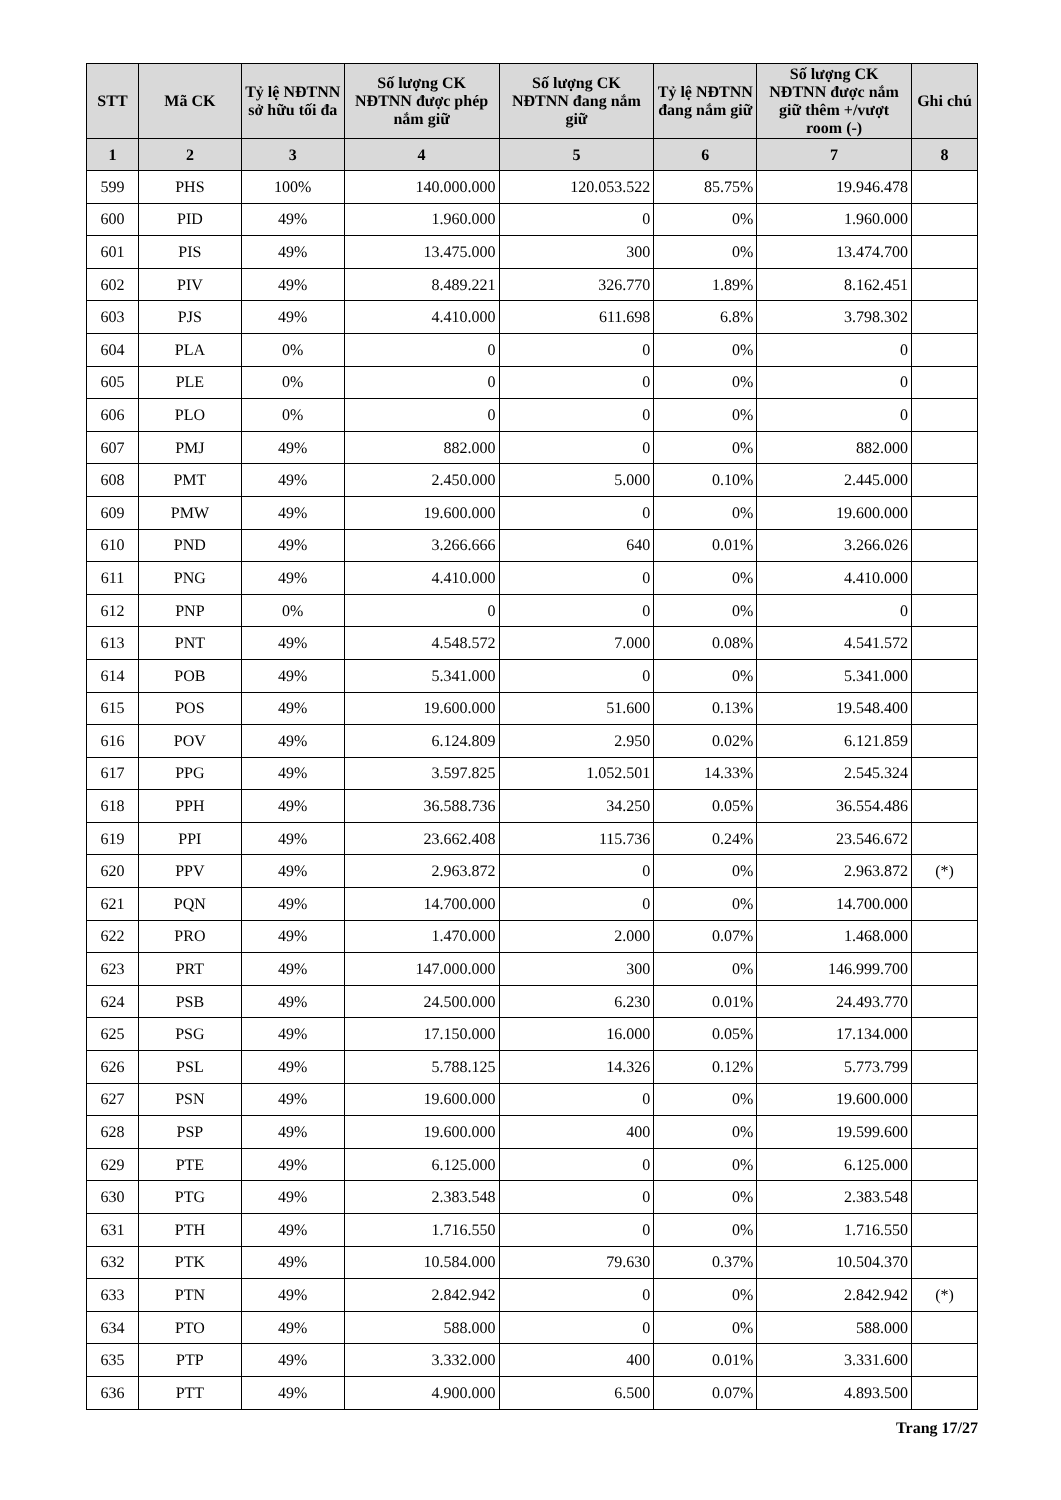| STT | Mã CK | Tỷ lệ NĐTNN sở hữu tối đa | Số lượng CK NĐTNN được phép nắm giữ | Số lượng CK NĐTNN đang nắm giữ | Tỷ lệ NĐTNN đang nắm giữ | Số lượng CK NĐTNN được nắm giữ thêm +/vượt room (-) | Ghi chú |
| --- | --- | --- | --- | --- | --- | --- | --- |
| 1 | 2 | 3 | 4 | 5 | 6 | 7 | 8 |
| 599 | PHS | 100% | 140.000.000 | 120.053.522 | 85.75% | 19.946.478 | |
| 600 | PID | 49% | 1.960.000 | 0 | 0% | 1.960.000 | |
| 601 | PIS | 49% | 13.475.000 | 300 | 0% | 13.474.700 | |
| 602 | PIV | 49% | 8.489.221 | 326.770 | 1.89% | 8.162.451 | |
| 603 | PJS | 49% | 4.410.000 | 611.698 | 6.8% | 3.798.302 | |
| 604 | PLA | 0% | 0 | 0 | 0% | 0 | |
| 605 | PLE | 0% | 0 | 0 | 0% | 0 | |
| 606 | PLO | 0% | 0 | 0 | 0% | 0 | |
| 607 | PMJ | 49% | 882.000 | 0 | 0% | 882.000 | |
| 608 | PMT | 49% | 2.450.000 | 5.000 | 0.10% | 2.445.000 | |
| 609 | PMW | 49% | 19.600.000 | 0 | 0% | 19.600.000 | |
| 610 | PND | 49% | 3.266.666 | 640 | 0.01% | 3.266.026 | |
| 611 | PNG | 49% | 4.410.000 | 0 | 0% | 4.410.000 | |
| 612 | PNP | 0% | 0 | 0 | 0% | 0 | |
| 613 | PNT | 49% | 4.548.572 | 7.000 | 0.08% | 4.541.572 | |
| 614 | POB | 49% | 5.341.000 | 0 | 0% | 5.341.000 | |
| 615 | POS | 49% | 19.600.000 | 51.600 | 0.13% | 19.548.400 | |
| 616 | POV | 49% | 6.124.809 | 2.950 | 0.02% | 6.121.859 | |
| 617 | PPG | 49% | 3.597.825 | 1.052.501 | 14.33% | 2.545.324 | |
| 618 | PPH | 49% | 36.588.736 | 34.250 | 0.05% | 36.554.486 | |
| 619 | PPI | 49% | 23.662.408 | 115.736 | 0.24% | 23.546.672 | |
| 620 | PPV | 49% | 2.963.872 | 0 | 0% | 2.963.872 | (*) |
| 621 | PQN | 49% | 14.700.000 | 0 | 0% | 14.700.000 | |
| 622 | PRO | 49% | 1.470.000 | 2.000 | 0.07% | 1.468.000 | |
| 623 | PRT | 49% | 147.000.000 | 300 | 0% | 146.999.700 | |
| 624 | PSB | 49% | 24.500.000 | 6.230 | 0.01% | 24.493.770 | |
| 625 | PSG | 49% | 17.150.000 | 16.000 | 0.05% | 17.134.000 | |
| 626 | PSL | 49% | 5.788.125 | 14.326 | 0.12% | 5.773.799 | |
| 627 | PSN | 49% | 19.600.000 | 0 | 0% | 19.600.000 | |
| 628 | PSP | 49% | 19.600.000 | 400 | 0% | 19.599.600 | |
| 629 | PTE | 49% | 6.125.000 | 0 | 0% | 6.125.000 | |
| 630 | PTG | 49% | 2.383.548 | 0 | 0% | 2.383.548 | |
| 631 | PTH | 49% | 1.716.550 | 0 | 0% | 1.716.550 | |
| 632 | PTK | 49% | 10.584.000 | 79.630 | 0.37% | 10.504.370 | |
| 633 | PTN | 49% | 2.842.942 | 0 | 0% | 2.842.942 | (*) |
| 634 | PTO | 49% | 588.000 | 0 | 0% | 588.000 | |
| 635 | PTP | 49% | 3.332.000 | 400 | 0.01% | 3.331.600 | |
| 636 | PTT | 49% | 4.900.000 | 6.500 | 0.07% | 4.893.500 | |
Trang 17/27